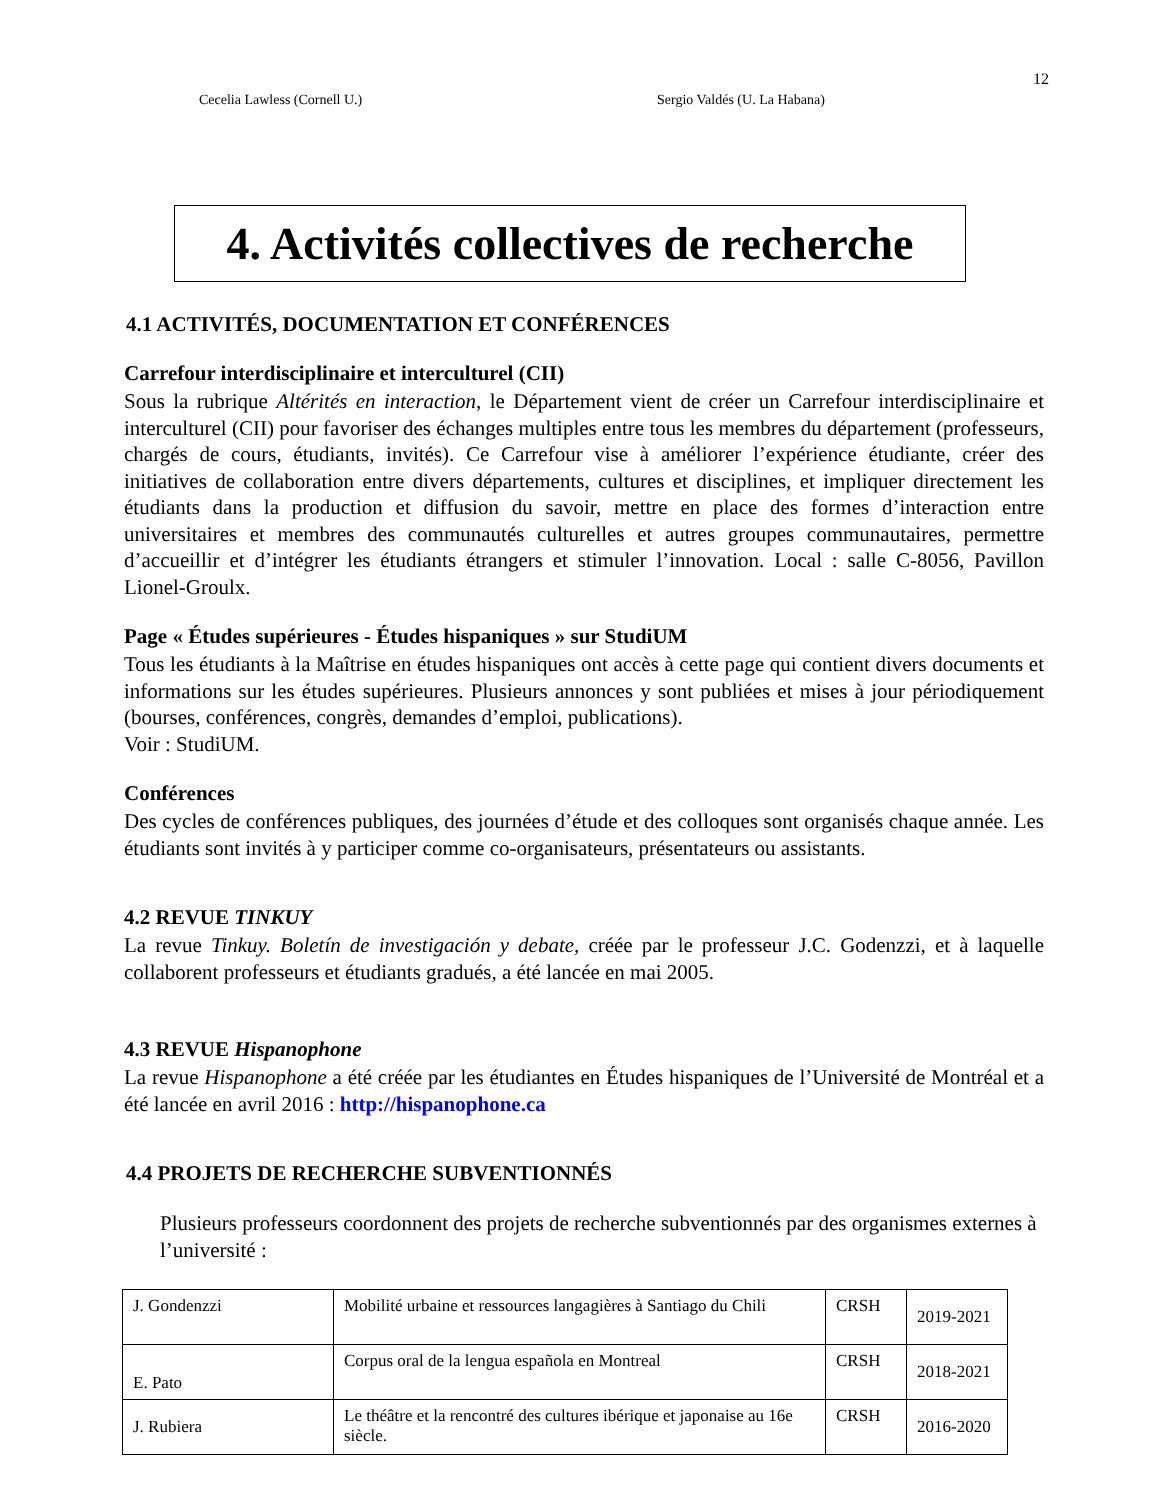12
Cecelia Lawless (Cornell U.) Sergio Valdés (U. La Habana)
4. Activités collectives de recherche
4.1 ACTIVITÉS, DOCUMENTATION ET CONFÉRENCES
Carrefour interdisciplinaire et interculturel (CII)
Sous la rubrique Altérités en interaction, le Département vient de créer un Carrefour interdisciplinaire et interculturel (CII) pour favoriser des échanges multiples entre tous les membres du département (professeurs, chargés de cours, étudiants, invités). Ce Carrefour vise à améliorer l’expérience étudiante, créer des initiatives de collaboration entre divers départements, cultures et disciplines, et impliquer directement les étudiants dans la production et diffusion du savoir, mettre en place des formes d’interaction entre universitaires et membres des communautés culturelles et autres groupes communautaires, permettre d’accueillir et d’intégrer les étudiants étrangers et stimuler l’innovation. Local : salle C-8056, Pavillon Lionel-Groulx.
Page « Études supérieures - Études hispaniques » sur StudiUM
Tous les étudiants à la Maîtrise en études hispaniques ont accès à cette page qui contient divers documents et informations sur les études supérieures. Plusieurs annonces y sont publiées et mises à jour périodiquement (bourses, conférences, congrès, demandes d’emploi, publications).
Voir : StudiUM.
Conférences
Des cycles de conférences publiques, des journées d’étude et des colloques sont organisés chaque année. Les étudiants sont invités à y participer comme co-organisateurs, présentateurs ou assistants.
4.2 REVUE TINKUY
La revue Tinkuy. Boletín de investigación y debate, créée par le professeur J.C. Godenzzi, et à laquelle collaborent professeurs et étudiants gradués, a été lancée en mai 2005.
4.3 REVUE Hispanophone
La revue Hispanophone a été créée par les étudiantes en Études hispaniques de l’Université de Montréal et a été lancée en avril 2016 : http://hispanophone.ca
4.4 PROJETS DE RECHERCHE SUBVENTIONNÉS
Plusieurs professeurs coordonnent des projets de recherche subventionnés par des organismes externes à l’université :
| J. Gondenzzi | Mobilité urbaine et ressources langagières à Santiago du Chili | CRSH | 2019-2021 |
| E. Pato | Corpus oral de la lengua española en Montreal | CRSH | 2018-2021 |
| J. Rubiera | Le théâtre et la rencontré des cultures ibérique et japonaise au 16e siècle. | CRSH | 2016-2020 |